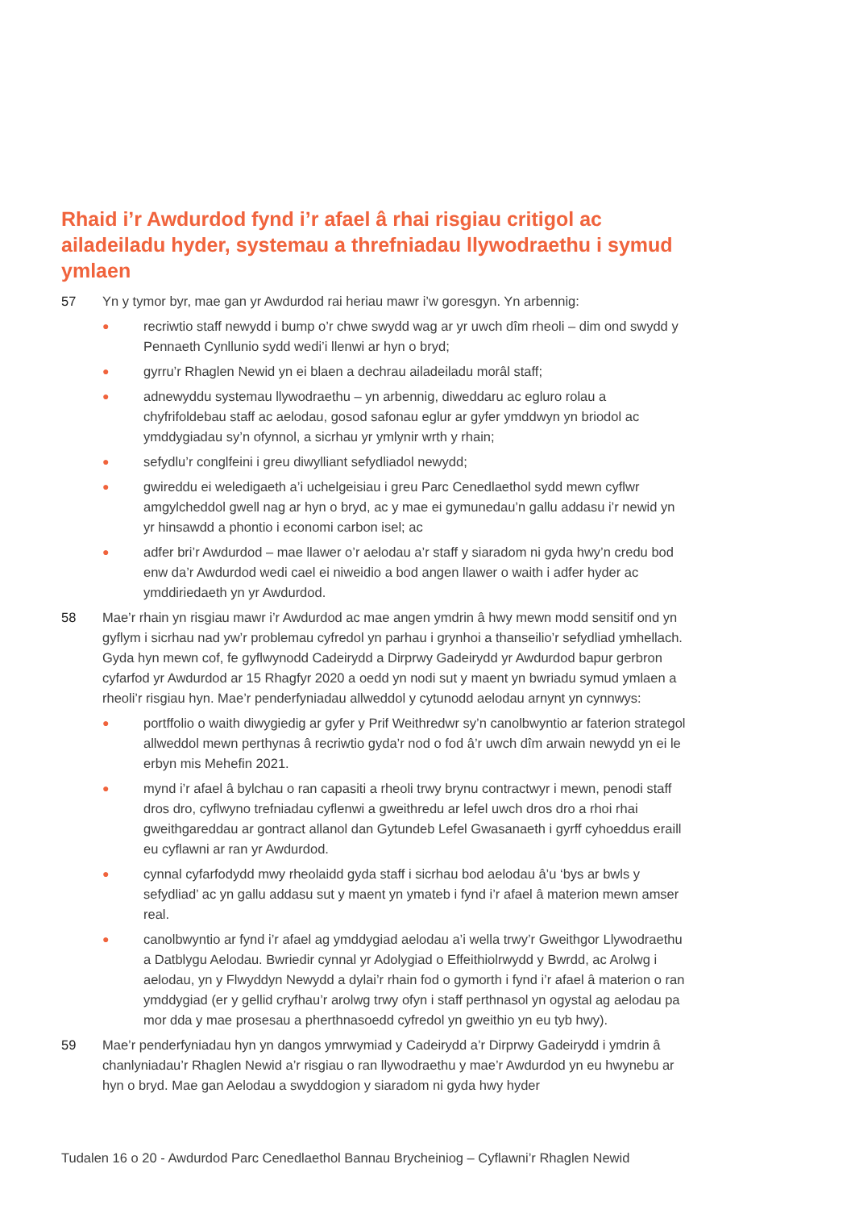Rhaid i’r Awdurdod fynd i’r afael â rhai risgiau critigol ac ailadeiladu hyder, systemau a threfniadau llywodraethu i symud ymlaen
57 Yn y tymor byr, mae gan yr Awdurdod rai heriau mawr i’w goresgyn. Yn arbennig:
● recriwtio staff newydd i bump o’r chwe swydd wag ar yr uwch dîm rheoli – dim ond swydd y Pennaeth Cynllunio sydd wedi’i llenwi ar hyn o bryd;
● gyrru’r Rhaglen Newid yn ei blaen a dechrau ailadeiladu morâl staff;
● adnewyddu systemau llywodraethu – yn arbennig, diweddaru ac egluro rolau a chyfrifoldebau staff ac aelodau, gosod safonau eglur ar gyfer ymddwyn yn briodol ac ymddygiadau sy’n ofynnol, a sicrhau yr ymlynir wrth y rhain;
● sefydlu’r conglfeini i greu diwylliant sefydliadol newydd;
● gwireddu ei weledigaeth a’i uchelgeisiau i greu Parc Cenedlaethol sydd mewn cyflwr amgylcheddol gwell nag ar hyn o bryd, ac y mae ei gymunedau’n gallu addasu i’r newid yn yr hinsawdd a phontio i economi carbon isel; ac
● adfer bri’r Awdurdod – mae llawer o’r aelodau a’r staff y siaradom ni gyda hwy’n credu bod enw da’r Awdurdod wedi cael ei niweidio a bod angen llawer o waith i adfer hyder ac ymddiriedaeth yn yr Awdurdod.
58 Mae’r rhain yn risgiau mawr i’r Awdurdod ac mae angen ymdrin â hwy mewn modd sensitif ond yn gyflym i sicrhau nad yw’r problemau cyfredol yn parhau i grynhoi a thanseilio’r sefydliad ymhellach. Gyda hyn mewn cof, fe gyflwynodd Cadeirydd a Dirprwy Gadeirydd yr Awdurdod bapur gerbron cyfarfod yr Awdurdod ar 15 Rhagfyr 2020 a oedd yn nodi sut y maent yn bwriadu symud ymlaen a rheoli’r risgiau hyn. Mae’r penderfyniadau allweddol y cytunodd aelodau arnynt yn cynnwys:
● portffolio o waith diwygiedig ar gyfer y Prif Weithredwr sy’n canolbwyntio ar faterion strategol allweddol mewn perthynas â recriwtio gyda’r nod o fod â’r uwch dîm arwain newydd yn ei le erbyn mis Mehefin 2021.
● mynd i’r afael â bylchau o ran capasiti a rheoli trwy brynu contractwyr i mewn, penodi staff dros dro, cyflwyno trefniadau cyflenwi a gweithredu ar lefel uwch dros dro a rhoi rhai gweithgareddau ar gontract allanol dan Gytundeb Lefel Gwasanaeth i gyrff cyhoeddus eraill eu cyflawni ar ran yr Awdurdod.
● cynnal cyfarfodydd mwy rheolaidd gyda staff i sicrhau bod aelodau â’u ‘bys ar bwls y sefydliad’ ac yn gallu addasu sut y maent yn ymateb i fynd i’r afael â materion mewn amser real.
● canolbwyntio ar fynd i’r afael ag ymddygiad aelodau a’i wella trwy’r Gweithgor Llywodraethu a Datblygu Aelodau. Bwriedir cynnal yr Adolygiad o Effeithiolrwydd y Bwrdd, ac Arolwg i aelodau, yn y Flwyddyn Newydd a dylai’r rhain fod o gymorth i fynd i’r afael â materion o ran ymddygiad (er y gellid cryfhau’r arolwg trwy ofyn i staff perthnasol yn ogystal ag aelodau pa mor dda y mae prosesau a pherthnasoedd cyfredol yn gweithio yn eu tyb hwy).
59 Mae’r penderfyniadau hyn yn dangos ymrwymiad y Cadeirydd a’r Dirprwy Gadeirydd i ymdrin â chanlyniadau’r Rhaglen Newid a’r risgiau o ran llywodraethu y mae’r Awdurdod yn eu hwynebu ar hyn o bryd. Mae gan Aelodau a swyddogion y siaradom ni gyda hwy hyder
Tudalen 16 o 20 - Awdurdod Parc Cenedlaethol Bannau Brycheiniog – Cyflawni’r Rhaglen Newid